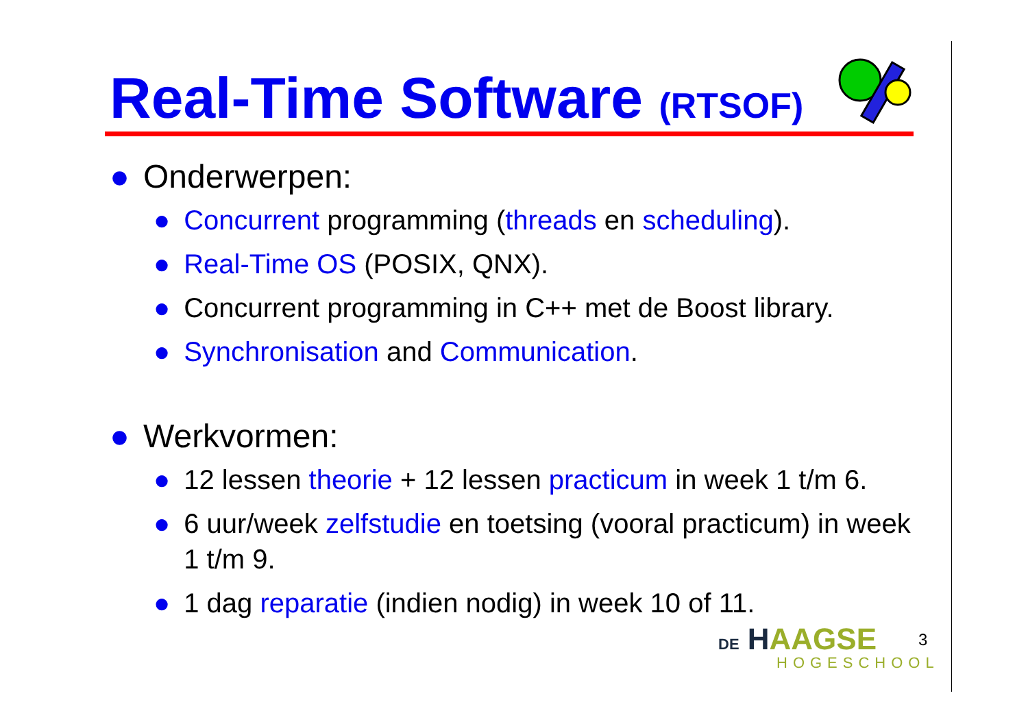Real-Time Software (RTSOF)
● Onderwerpen:
● Concurrent programming (threads en scheduling).
● Real-Time OS (POSIX, QNX).
● Concurrent programming in C++ met de Boost library.
● Synchronisation and Communication.
● Werkvormen:
● 12 lessen theorie + 12 lessen practicum in week 1 t/m 6.
● 6 uur/week zelfstudie en toetsing (vooral practicum) in week 1 t/m 9.
● 1 dag reparatie (indien nodig) in week 10 of 11.
DE HAAGSE
HOGESCHOOL
3